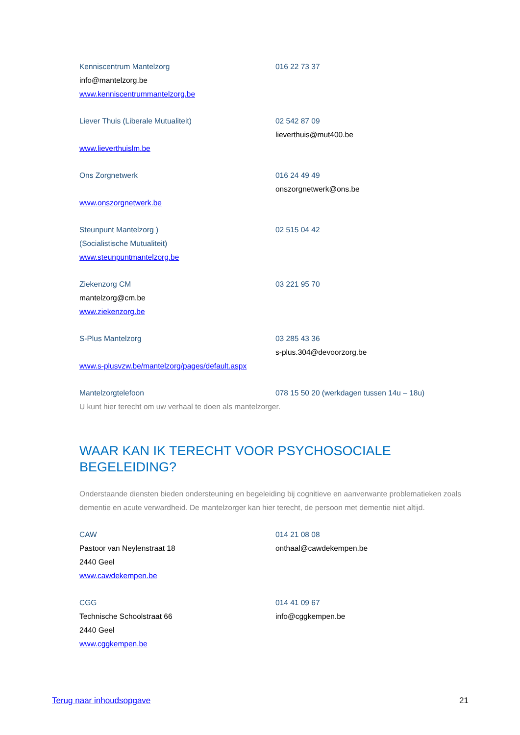Kenniscentrum Mantelzorg 016 22 73 37
info@mantelzorg.be
www.kenniscentrummantelzorg.be
Liever Thuis (Liberale Mutualiteit) 02 542 87 09
lieverthuis@mut400.be
www.lieverthuislm.be
Ons Zorgnetwerk 016 24 49 49
onszorgnetwerk@ons.be
www.onszorgnetwerk.be
Steunpunt Mantelzorg ) 02 515 04 42
(Socialistische Mutualiteit)
www.steunpuntmantelzorg.be
Ziekenzorg CM 03 221 95 70
mantelzorg@cm.be
www.ziekenzorg.be
S-Plus Mantelzorg 03 285 43 36
s-plus.304@devoorzorg.be
www.s-plusvzw.be/mantelzorg/pages/default.aspx
Mantelzorgtelefoon 078 15 50 20 (werkdagen tussen 14u – 18u)
U kunt hier terecht om uw verhaal te doen als mantelzorger.
WAAR KAN IK TERECHT VOOR PSYCHOSOCIALE BEGELEIDING?
Onderstaande diensten bieden ondersteuning en begeleiding bij cognitieve en aanverwante problematieken zoals dementie en acute verwardheid. De mantelzorger kan hier terecht, de persoon met dementie niet altijd.
CAW 014 21 08 08
Pastoor van Neylenstraat 18 onthaal@cawdekempen.be
2440 Geel
www.cawdekempen.be
CGG 014 41 09 67
Technische Schoolstraat 66 info@cggkempen.be
2440 Geel
www.cggkempen.be
Terug naar inhoudsopgave 21